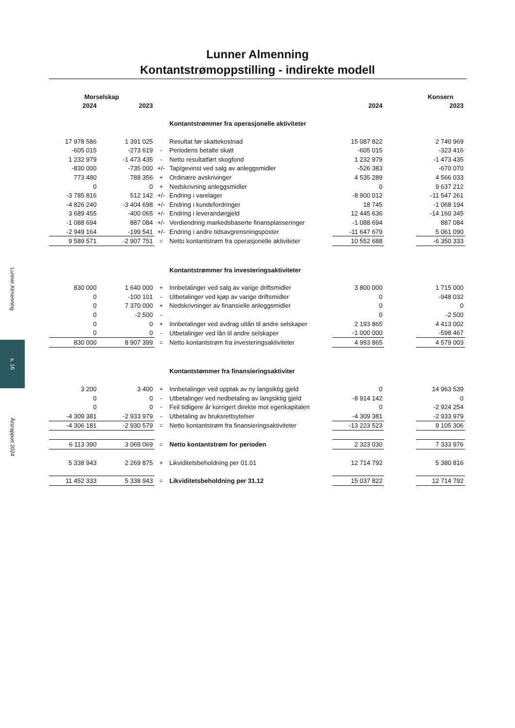Lunner Almenning
s. 16
Årsrapport 2024
Lunner Almenning
Kontantstrømoppstilling - indirekte modell
| Morselskap | | | | | | Konsern |
| --- | --- | --- | --- | --- | --- | --- |
| 2024 | 2023 | | | 2024 | | 2023 |
| | | | Kontantstrømmer fra operasjonelle aktiviteter | | | |
| 17 978 586 | 1 391 025 | | Resultat før skattekostnad | 15 087 822 | | 2 740 969 |
| -605 015 | -273 619 | - | Periodens betalte skatt | -605 015 | | -323 416 |
| 1 232 979 | -1 473 435 | - | Netto resultatført skogfond | 1 232 979 | | -1 473 435 |
| -830 000 | -735 000 | +/- | Tap/gevinst ved salg av anleggsmidler | -526 383 | | -670 070 |
| 773 480 | 788 356 | + | Ordinære avskrivinger | 4 535 289 | | 4 566 033 |
| 0 | 0 | + | Nedskrivning anleggsmidler | 0 | | 9 637 212 |
| -3 785 816 | 512 142 | +/- | Endring i varelager | -8 900 012 | | -11 547 261 |
| -4 826 240 | -3 404 698 | +/- | Endring i kundefordringer | 18 745 | | -1 068 194 |
| 3 689 455 | -400 065 | +/- | Endring i leverandørgjeld | 12 445 636 | | -14 160 345 |
| -1 088 694 | 887 084 | +/- | Verdiendring markedsbaserte finansplasseringer | -1 088 694 | | 887 084 |
| -2 949 164 | -199 541 | +/- | Endring i andre tidsavgrensningsposter | -11 647 679 | | 5 061 090 |
| 9 589 571 | -2 907 751 | = | Netto kontantstrøm fra operasjonelle aktiviteter | 10 552 688 | | -6 350 333 |
| | | | Kontantstrømmer fra investeringsaktiviteter | | | |
| 830 000 | 1 640 000 | + | Innbetalinger ved salg av varige driftsmidler | 3 800 000 | | 1 715 000 |
| 0 | -100 101 | - | Utbetalinger ved kjøp av varige driftsmidler | 0 | | -948 032 |
| 0 | 7 370 000 | + | Nedskrivninger av finansielle anleggsmidler | 0 | | 0 |
| 0 | -2 500 | - | | 0 | | -2 500 |
| 0 | 0 | + | Innbetalinger ved avdrag utlån til andre selskaper | 2 193 865 | | 4 413 002 |
| 0 | 0 | - | Utbetalinger ved lån til andre selskaper | -1 000 000 | | -598 467 |
| 830 000 | 8 907 399 | = | Netto kontantstrøm fra investeringsaktiviteter | 4 993 865 | | 4 579 003 |
| | | | Kontantstømmer fra finansieringsaktiviter | | | |
| 3 200 | 3 400 | + | Innbetalinger ved opptak av ny langsiktig gjeld | 0 | | 14 963 539 |
| 0 | 0 | - | Utbetalinger ved nedbetaling av langsiktig gjeld | -8 914 142 | | 0 |
| 0 | 0 | - | Feil tidligere år korrigert direkte mot egenkapitalen | 0 | | -2 924 254 |
| -4 309 381 | -2 933 979 | - | Utbetaling av bruksrettsytelser | -4 309 381 | | -2 933 979 |
| -4 306 181 | -2 930 579 | = | Netto kontantstrøm fra finansieringsaktiviteter | -13 223 523 | | 9 105 306 |
| 6 113 390 | 3 069 069 | = | Netto kontantstrøm for perioden | 2 323 030 | | 7 333 976 |
| 5 338 943 | 2 269 875 | + | Likviditetsbeholdning per 01.01 | 12 714 792 | | 5 380 816 |
| 11 452 333 | 5 338 943 | = | Likviditetsbeholdning per 31.12 | 15 037 822 | | 12 714 792 |